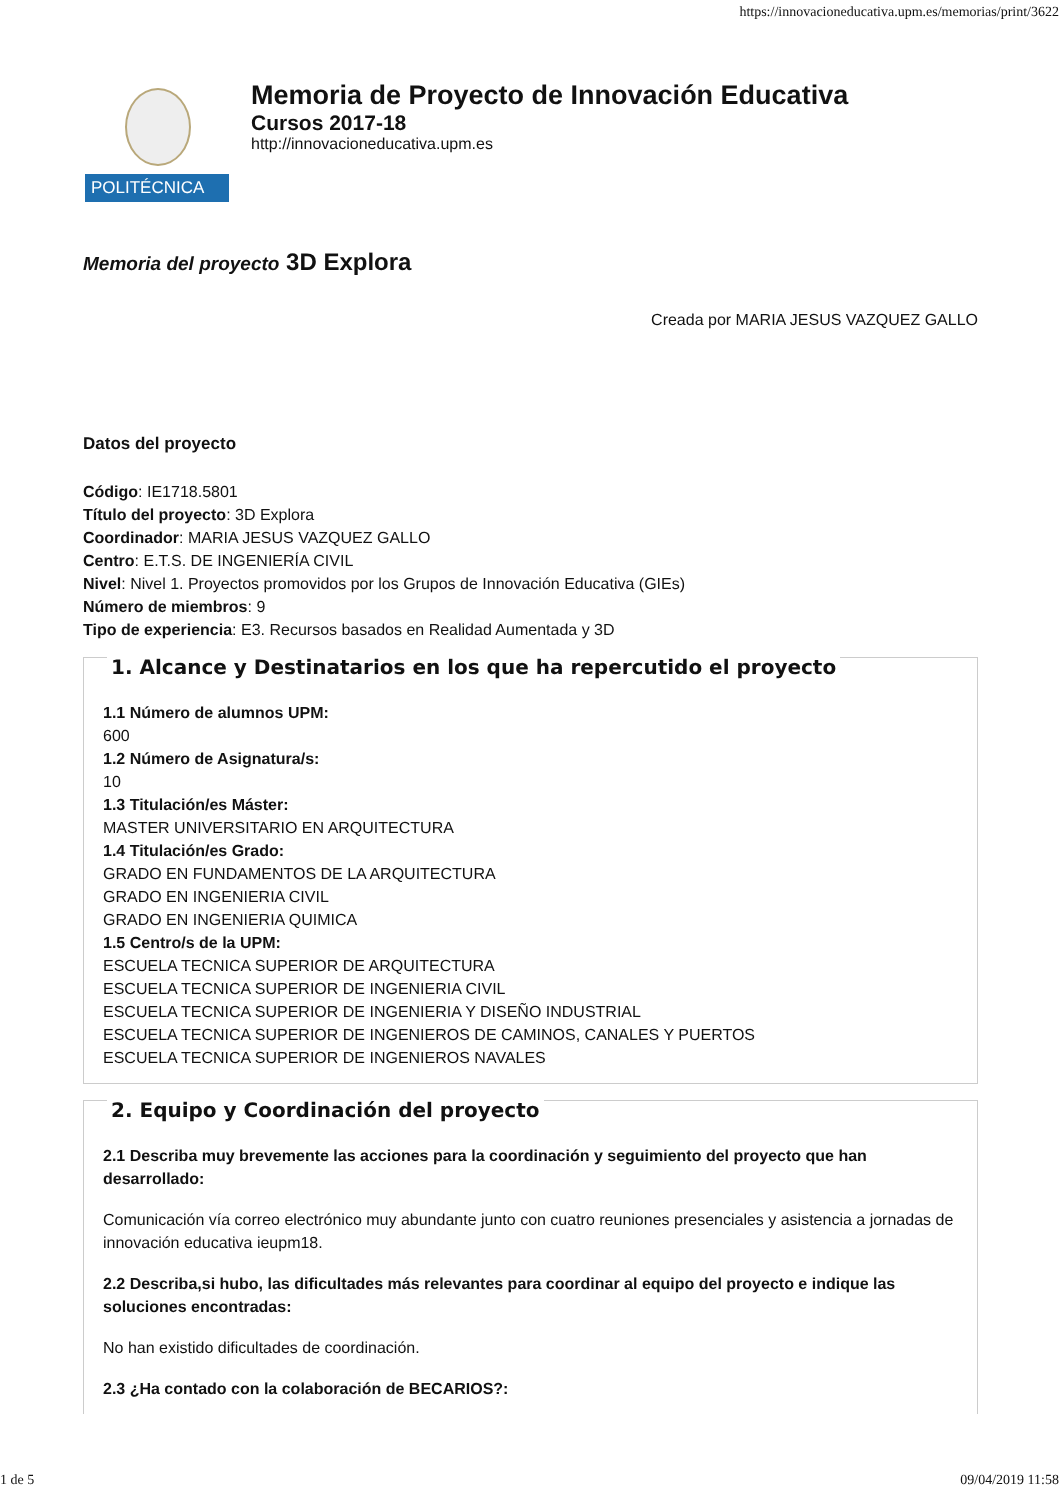https://innovacioneducativa.upm.es/memorias/print/3622
POLITÉCNICA
Memoria de Proyecto de Innovación Educativa
Cursos 2017-18
http://innovacioneducativa.upm.es
Memoria del proyecto 3D Explora
Creada por MARIA JESUS VAZQUEZ GALLO
Datos del proyecto
Código: IE1718.5801
Título del proyecto: 3D Explora
Coordinador: MARIA JESUS VAZQUEZ GALLO
Centro: E.T.S. DE INGENIERÍA CIVIL
Nivel: Nivel 1. Proyectos promovidos por los Grupos de Innovación Educativa (GIEs)
Número de miembros: 9
Tipo de experiencia: E3. Recursos basados en Realidad Aumentada y 3D
1. Alcance y Destinatarios en los que ha repercutido el proyecto
1.1 Número de alumnos UPM:
600
1.2 Número de Asignatura/s:
10
1.3 Titulación/es Máster:
MASTER UNIVERSITARIO EN ARQUITECTURA
1.4 Titulación/es Grado:
GRADO EN FUNDAMENTOS DE LA ARQUITECTURA
GRADO EN INGENIERIA CIVIL
GRADO EN INGENIERIA QUIMICA
1.5 Centro/s de la UPM:
ESCUELA TECNICA SUPERIOR DE ARQUITECTURA
ESCUELA TECNICA SUPERIOR DE INGENIERIA CIVIL
ESCUELA TECNICA SUPERIOR DE INGENIERIA Y DISEÑO INDUSTRIAL
ESCUELA TECNICA SUPERIOR DE INGENIEROS DE CAMINOS, CANALES Y PUERTOS
ESCUELA TECNICA SUPERIOR DE INGENIEROS NAVALES
2. Equipo y Coordinación del proyecto
2.1 Describa muy brevemente las acciones para la coordinación y seguimiento del proyecto que han desarrollado:
Comunicación vía correo electrónico muy abundante junto con cuatro reuniones presenciales y asistencia a jornadas de innovación educativa ieupm18.
2.2 Describa,si hubo, las dificultades más relevantes para coordinar al equipo del proyecto e indique las soluciones encontradas:
No han existido dificultades de coordinación.
2.3 ¿Ha contado con la colaboración de BECARIOS?:
1 de 5 09/04/2019 11:58